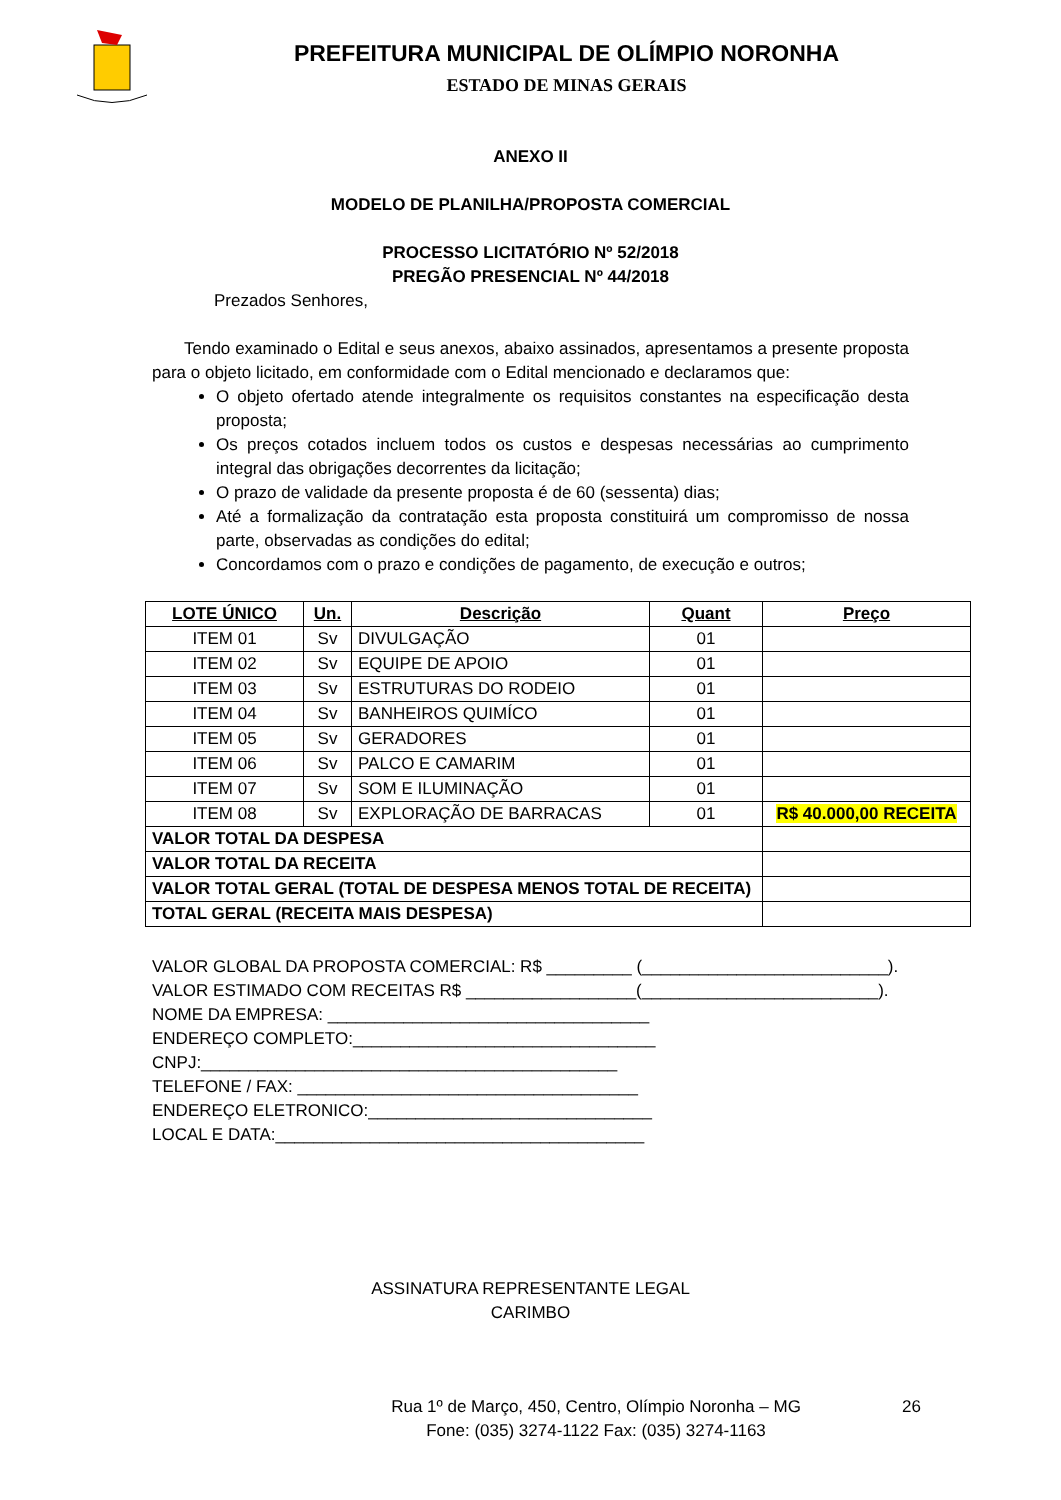PREFEITURA MUNICIPAL DE OLÍMPIO NORONHA
ESTADO DE MINAS GERAIS
ANEXO II
MODELO DE PLANILHA/PROPOSTA COMERCIAL
PROCESSO LICITATÓRIO Nº 52/2018
PREGÃO PRESENCIAL Nº 44/2018
Prezados Senhores,
Tendo examinado o Edital e seus anexos, abaixo assinados, apresentamos a presente proposta para o objeto licitado, em conformidade com o Edital mencionado e declaramos que:
O objeto ofertado atende integralmente os requisitos constantes na especificação desta proposta;
Os preços cotados incluem todos os custos e despesas necessárias ao cumprimento integral das obrigações decorrentes da licitação;
O prazo de validade da presente proposta é de 60 (sessenta) dias;
Até a formalização da contratação esta proposta constituirá um compromisso de nossa parte, observadas as condições do edital;
Concordamos com o prazo e condições de pagamento, de execução e outros;
| LOTE ÚNICO | Un. | Descrição | Quant | Preço |
| --- | --- | --- | --- | --- |
| ITEM 01 | Sv | DIVULGAÇÃO | 01 | |
| ITEM 02 | Sv | EQUIPE DE APOIO | 01 | |
| ITEM 03 | Sv | ESTRUTURAS DO RODEIO | 01 | |
| ITEM 04 | Sv | BANHEIROS QUIMÍCO | 01 | |
| ITEM 05 | Sv | GERADORES | 01 | |
| ITEM 06 | Sv | PALCO E CAMARIM | 01 | |
| ITEM 07 | Sv | SOM E ILUMINAÇÃO | 01 | |
| ITEM 08 | Sv | EXPLORAÇÃO DE BARRACAS | 01 | R$ 40.000,00 RECEITA |
| VALOR TOTAL DA DESPESA | | | | |
| VALOR TOTAL DA RECEITA | | | | |
| VALOR TOTAL GERAL (TOTAL DE DESPESA MENOS TOTAL DE RECEITA) | | | | |
| TOTAL GERAL (RECEITA MAIS DESPESA) | | | | |
VALOR GLOBAL DA PROPOSTA COMERCIAL: R$ _________ (__________________________).
VALOR ESTIMADO COM RECEITAS R$ __________________(_________________________).
NOME DA EMPRESA: __________________________________
ENDEREÇO COMPLETO:________________________________
CNPJ:____________________________________________
TELEFONE / FAX: ____________________________________
ENDEREÇO ELETRONICO:______________________________
LOCAL E DATA:_______________________________________
ASSINATURA REPRESENTANTE LEGAL
CARIMBO
Rua 1º de Março, 450, Centro, Olímpio Noronha – MG
Fone: (035) 3274-1122 Fax: (035) 3274-1163
26